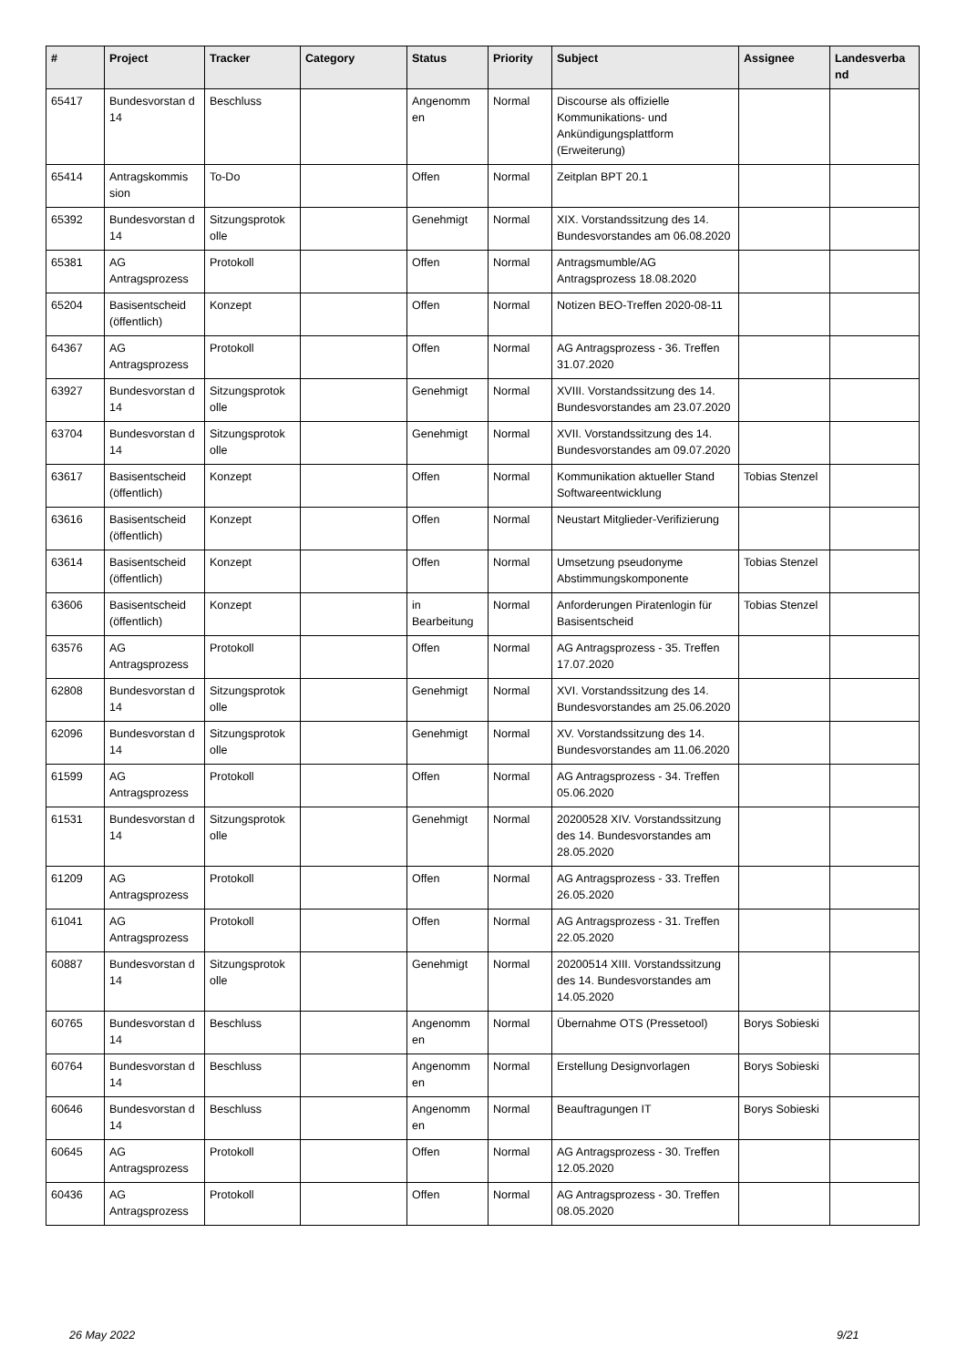| # | Project | Tracker | Category | Status | Priority | Subject | Assignee | Landesverba nd |
| --- | --- | --- | --- | --- | --- | --- | --- | --- |
| 65417 | Bundesvorstan d 14 | Beschluss | | Angenomm en | Normal | Discourse als offizielle Kommunikations- und Ankündigungsplattform (Erweiterung) | | |
| 65414 | Antragskommis sion | To-Do | | Offen | Normal | Zeitplan BPT 20.1 | | |
| 65392 | Bundesvorstan d 14 | Sitzungsprotok olle | | Genehmigt | Normal | XIX. Vorstandssitzung des 14. Bundesvorstandes am 06.08.2020 | | |
| 65381 | AG Antragsprozess | Protokoll | | Offen | Normal | Antragsmumble/AG Antragsprozess 18.08.2020 | | |
| 65204 | Basisentscheid (öffentlich) | Konzept | | Offen | Normal | Notizen BEO-Treffen 2020-08-11 | | |
| 64367 | AG Antragsprozess | Protokoll | | Offen | Normal | AG Antragsprozess - 36. Treffen 31.07.2020 | | |
| 63927 | Bundesvorstan d 14 | Sitzungsprotok olle | | Genehmigt | Normal | XVIII. Vorstandssitzung des 14. Bundesvorstandes am 23.07.2020 | | |
| 63704 | Bundesvorstan d 14 | Sitzungsprotok olle | | Genehmigt | Normal | XVII. Vorstandssitzung des 14. Bundesvorstandes am 09.07.2020 | | |
| 63617 | Basisentscheid (öffentlich) | Konzept | | Offen | Normal | Kommunikation aktueller Stand Softwareentwicklung | Tobias Stenzel | |
| 63616 | Basisentscheid (öffentlich) | Konzept | | Offen | Normal | Neustart Mitglieder-Verifizierung | | |
| 63614 | Basisentscheid (öffentlich) | Konzept | | Offen | Normal | Umsetzung pseudonyme Abstimmungskomponente | Tobias Stenzel | |
| 63606 | Basisentscheid (öffentlich) | Konzept | | in Bearbeitung | Normal | Anforderungen Piratenlogin für Basisentscheid | Tobias Stenzel | |
| 63576 | AG Antragsprozess | Protokoll | | Offen | Normal | AG Antragsprozess - 35. Treffen 17.07.2020 | | |
| 62808 | Bundesvorstan d 14 | Sitzungsprotok olle | | Genehmigt | Normal | XVI. Vorstandssitzung des 14. Bundesvorstandes am 25.06.2020 | | |
| 62096 | Bundesvorstan d 14 | Sitzungsprotok olle | | Genehmigt | Normal | XV. Vorstandssitzung des 14. Bundesvorstandes am 11.06.2020 | | |
| 61599 | AG Antragsprozess | Protokoll | | Offen | Normal | AG Antragsprozess - 34. Treffen 05.06.2020 | | |
| 61531 | Bundesvorstan d 14 | Sitzungsprotok olle | | Genehmigt | Normal | 20200528 XIV. Vorstandssitzung des 14. Bundesvorstandes am 28.05.2020 | | |
| 61209 | AG Antragsprozess | Protokoll | | Offen | Normal | AG Antragsprozess - 33. Treffen 26.05.2020 | | |
| 61041 | AG Antragsprozess | Protokoll | | Offen | Normal | AG Antragsprozess - 31. Treffen 22.05.2020 | | |
| 60887 | Bundesvorstan d 14 | Sitzungsprotok olle | | Genehmigt | Normal | 20200514 XIII. Vorstandssitzung des 14. Bundesvorstandes am 14.05.2020 | | |
| 60765 | Bundesvorstan d 14 | Beschluss | | Angenomm en | Normal | Übernahme OTS (Pressetool) | Borys Sobieski | |
| 60764 | Bundesvorstan d 14 | Beschluss | | Angenomm en | Normal | Erstellung Designvorlagen | Borys Sobieski | |
| 60646 | Bundesvorstan d 14 | Beschluss | | Angenomm en | Normal | Beauftragungen IT | Borys Sobieski | |
| 60645 | AG Antragsprozess | Protokoll | | Offen | Normal | AG Antragsprozess - 30. Treffen 12.05.2020 | | |
| 60436 | AG Antragsprozess | Protokoll | | Offen | Normal | AG Antragsprozess - 30. Treffen 08.05.2020 | | |
26 May 2022 9/21